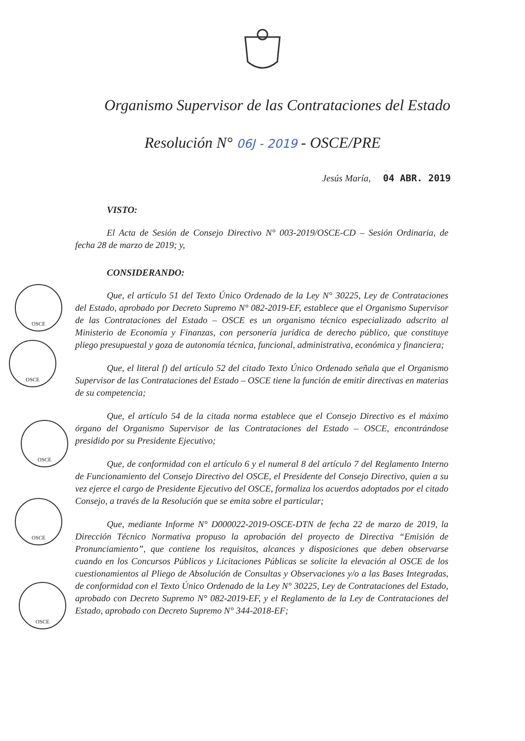Organismo Supervisor de las Contrataciones del Estado
Resolución N° 06J - 2019 - OSCE/PRE
Jesús María, 04 ABR. 2019
VISTO:
El Acta de Sesión de Consejo Directivo N° 003-2019/OSCE-CD – Sesión Ordinaria, de fecha 28 de marzo de 2019; y,
CONSIDERANDO:
Que, el artículo 51 del Texto Único Ordenado de la Ley N° 30225, Ley de Contrataciones del Estado, aprobado por Decreto Supremo N° 082-2019-EF, establece que el Organismo Supervisor de las Contrataciones del Estado – OSCE es un organismo técnico especializado adscrito al Ministerio de Economía y Finanzas, con personería jurídica de derecho público, que constituye pliego presupuestal y goza de autonomía técnica, funcional, administrativa, económica y financiera;
Que, el literal f) del artículo 52 del citado Texto Único Ordenado señala que el Organismo Supervisor de las Contrataciones del Estado – OSCE tiene la función de emitir directivas en materias de su competencia;
Que, el artículo 54 de la citada norma establece que el Consejo Directivo es el máximo órgano del Organismo Supervisor de las Contrataciones del Estado – OSCE, encontrándose presidido por su Presidente Ejecutivo;
Que, de conformidad con el artículo 6 y el numeral 8 del artículo 7 del Reglamento Interno de Funcionamiento del Consejo Directivo del OSCE, el Presidente del Consejo Directivo, quien a su vez ejerce el cargo de Presidente Ejecutivo del OSCE, formaliza los acuerdos adoptados por el citado Consejo, a través de la Resolución que se emita sobre el particular;
Que, mediante Informe N° D000022-2019-OSCE-DTN de fecha 22 de marzo de 2019, la Dirección Técnico Normativa propuso la aprobación del proyecto de Directiva “Emisión de Pronunciamiento”, que contiene los requisitos, alcances y disposiciones que deben observarse cuando en los Concursos Públicos y Licitaciones Públicas se solicite la elevación al OSCE de los cuestionamientos al Pliego de Absolución de Consultas y Observaciones y/o a las Bases Integradas, de conformidad con el Texto Único Ordenado de la Ley N° 30225, Ley de Contrataciones del Estado, aprobado con Decreto Supremo N° 082-2019-EF, y el Reglamento de la Ley de Contrataciones del Estado, aprobado con Decreto Supremo N° 344-2018-EF;
OSCE
OSCE
OSCE
OSCE
OSCE